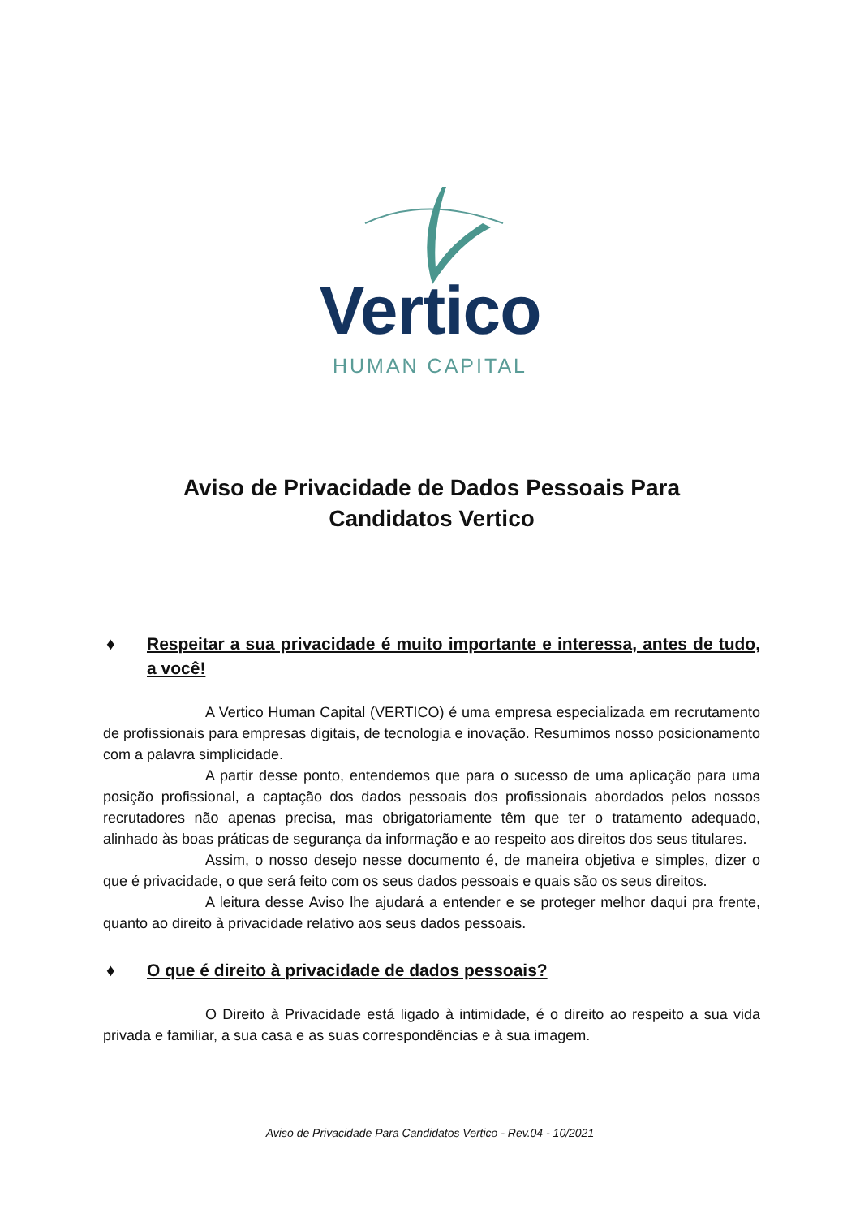Vertico
HUMAN CAPITAL
Aviso de Privacidade de Dados Pessoais Para
Candidatos Vertico
♦ Respeitar a sua privacidade é muito importante e interessa, antes de tudo, a você!
A Vertico Human Capital (VERTICO) é uma empresa especializada em recrutamento de profissionais para empresas digitais, de tecnologia e inovação. Resumimos nosso posicionamento com a palavra simplicidade.
A partir desse ponto, entendemos que para o sucesso de uma aplicação para uma posição profissional, a captação dos dados pessoais dos profissionais abordados pelos nossos recrutadores não apenas precisa, mas obrigatoriamente têm que ter o tratamento adequado, alinhado às boas práticas de segurança da informação e ao respeito aos direitos dos seus titulares.
Assim, o nosso desejo nesse documento é, de maneira objetiva e simples, dizer o que é privacidade, o que será feito com os seus dados pessoais e quais são os seus direitos.
A leitura desse Aviso lhe ajudará a entender e se proteger melhor daqui pra frente, quanto ao direito à privacidade relativo aos seus dados pessoais.
♦ O que é direito à privacidade de dados pessoais?
O Direito à Privacidade está ligado à intimidade, é o direito ao respeito a sua vida privada e familiar, a sua casa e as suas correspondências e à sua imagem.
Aviso de Privacidade Para Candidatos Vertico - Rev.04 - 10/2021